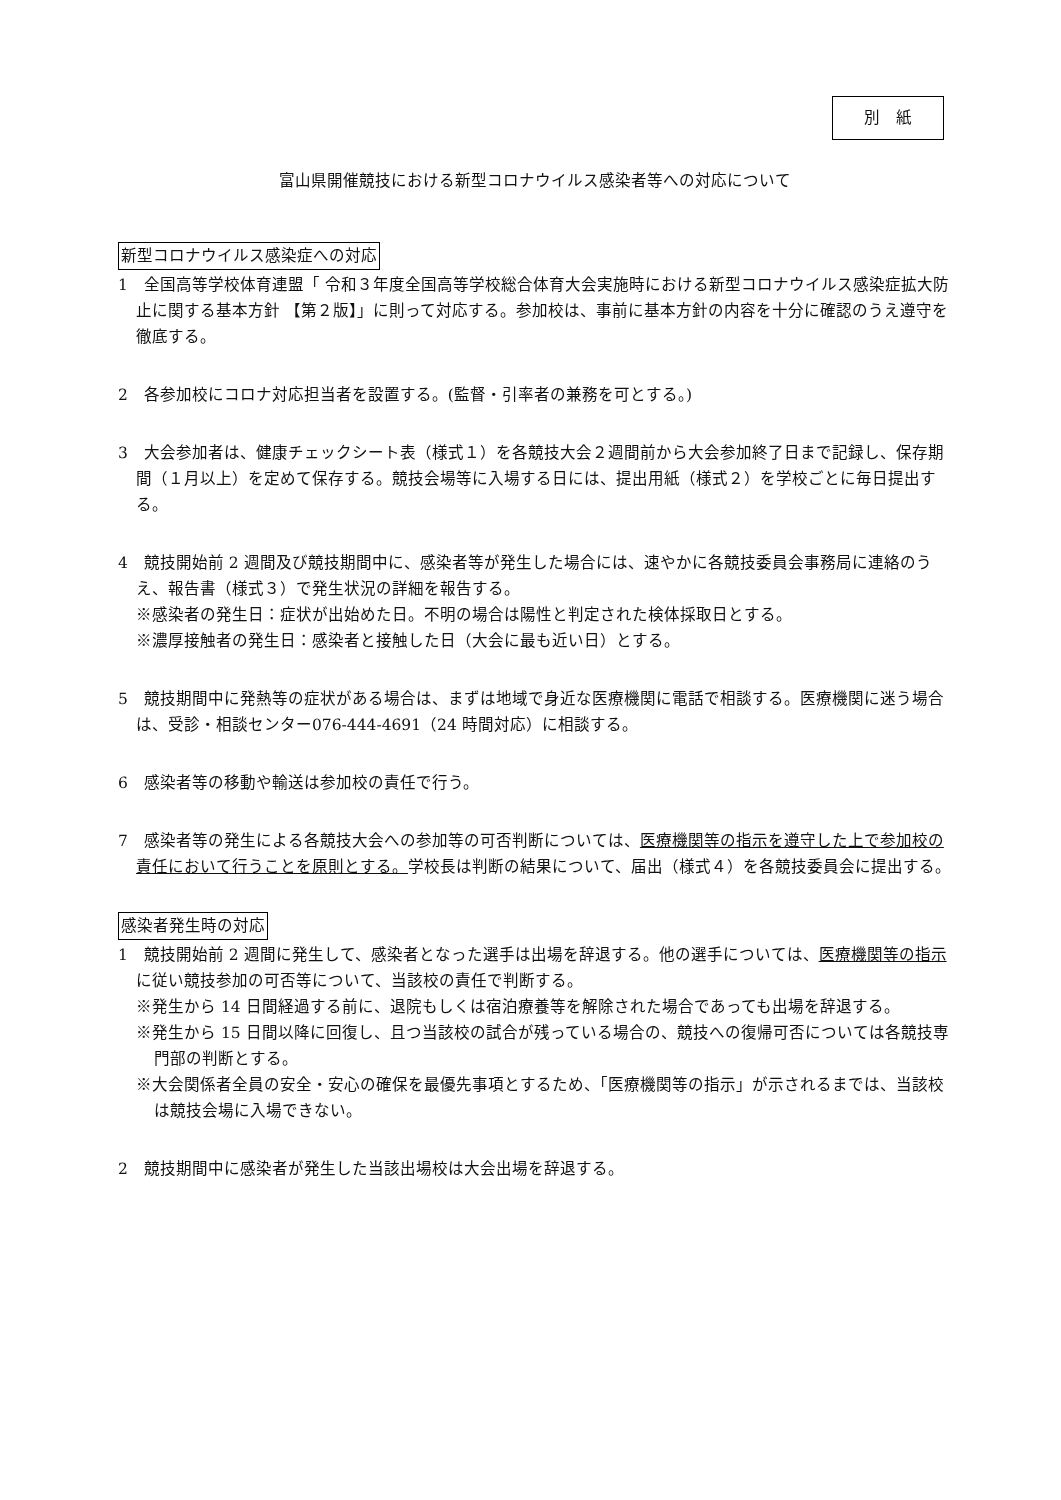別　紙
富山県開催競技における新型コロナウイルス感染者等への対応について
新型コロナウイルス感染症への対応
1　全国高等学校体育連盟「 令和３年度全国高等学校総合体育大会実施時における新型コロナウイルス感染症拡大防止に関する基本方針 【第２版】」に則って対応する。参加校は、事前に基本方針の内容を十分に確認のうえ遵守を徹底する。
2　各参加校にコロナ対応担当者を設置する。(監督・引率者の兼務を可とする。)
3　大会参加者は、健康チェックシート表（様式１）を各競技大会２週間前から大会参加終了日まで記録し、保存期間（１月以上）を定めて保存する。競技会場等に入場する日には、提出用紙（様式２）を学校ごとに毎日提出する。
4　競技開始前 2 週間及び競技期間中に、感染者等が発生した場合には、速やかに各競技委員会事務局に連絡のうえ、報告書（様式３）で発生状況の詳細を報告する。
※感染者の発生日：症状が出始めた日。不明の場合は陽性と判定された検体採取日とする。
※濃厚接触者の発生日：感染者と接触した日（大会に最も近い日）とする。
5　競技期間中に発熱等の症状がある場合は、まずは地域で身近な医療機関に電話で相談する。医療機関に迷う場合は、受診・相談センター076-444-4691（24 時間対応）に相談する。
6　感染者等の移動や輸送は参加校の責任で行う。
7　感染者等の発生による各競技大会への参加等の可否判断については、医療機関等の指示を遵守した上で参加校の責任において行うことを原則とする。学校長は判断の結果について、届出（様式４）を各競技委員会に提出する。
感染者発生時の対応
1　競技開始前 2 週間に発生して、感染者となった選手は出場を辞退する。他の選手については、医療機関等の指示に従い競技参加の可否等について、当該校の責任で判断する。
※発生から 14 日間経過する前に、退院もしくは宿泊療養等を解除された場合であっても出場を辞退する。
※発生から 15 日間以降に回復し、且つ当該校の試合が残っている場合の、競技への復帰可否については各競技専門部の判断とする。
※大会関係者全員の安全・安心の確保を最優先事項とするため、「医療機関等の指示」が示されるまでは、当該校は競技会場に入場できない。
2　競技期間中に感染者が発生した当該出場校は大会出場を辞退する。